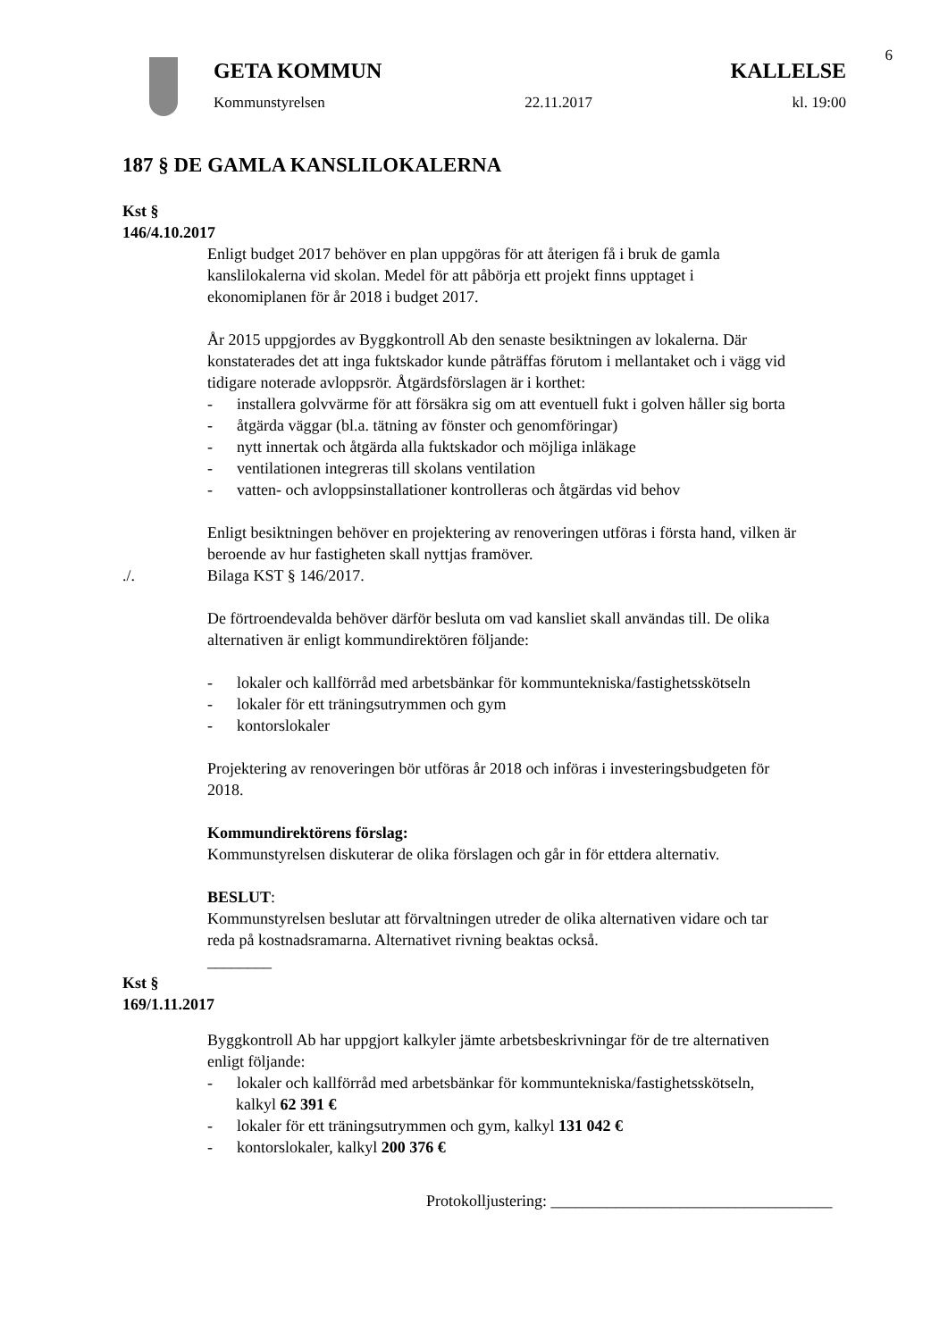6
GETA KOMMUN KALLELSE
Kommunstyrelsen 22.11.2017 kl. 19:00
187 § DE GAMLA KANSLILOKALERNA
Kst § 146/4.10.2017
Enligt budget 2017 behöver en plan uppgöras för att återigen få i bruk de gamla kanslilokalerna vid skolan. Medel för att påbörja ett projekt finns upptaget i ekonomiplanen för år 2018 i budget 2017.
År 2015 uppgjordes av Byggkontroll Ab den senaste besiktningen av lokalerna. Där konstaterades det att inga fuktskador kunde påträffas förutom i mellantaket och i vägg vid tidigare noterade avloppsrör. Åtgärdsförslagen är i korthet:
- installera golvvärme för att försäkra sig om att eventuell fukt i golven håller sig borta
- åtgärda väggar (bl.a. tätning av fönster och genomföringar)
- nytt innertak och åtgärda alla fuktskador och möjliga inläkage
- ventilationen integreras till skolans ventilation
- vatten- och avloppsinstallationer kontrolleras och åtgärdas vid behov
Enligt besiktningen behöver en projektering av renoveringen utföras i första hand, vilken är beroende av hur fastigheten skall nyttjas framöver.
./. Bilaga KST § 146/2017.
De förtroendevalda behöver därför besluta om vad kansliet skall användas till. De olika alternativen är enligt kommundirektören följande:
- lokaler och kallförråd med arbetsbänkar för kommuntekniska/fastighetsskötseln
- lokaler för ett träningsutrymmen och gym
- kontorslokaler
Projektering av renoveringen bör utföras år 2018 och införas i investeringsbudgeten för 2018.
Kommundirektörens förslag:
Kommunstyrelsen diskuterar de olika förslagen och går in för ettdera alternativ.
BESLUT:
Kommunstyrelsen beslutar att förvaltningen utreder de olika alternativen vidare och tar reda på kostnadsramarna. Alternativet rivning beaktas också.
________
Kst § 169/1.11.2017
Byggkontroll Ab har uppgjort kalkyler jämte arbetsbeskrivningar för de tre alternativen enligt följande:
- lokaler och kallförråd med arbetsbänkar för kommuntekniska/fastighetsskötseln, kalkyl 62 391 €
- lokaler för ett träningsutrymmen och gym, kalkyl 131 042 €
- kontorslokaler, kalkyl 200 376 €
Protokolljustering: ___________________________________